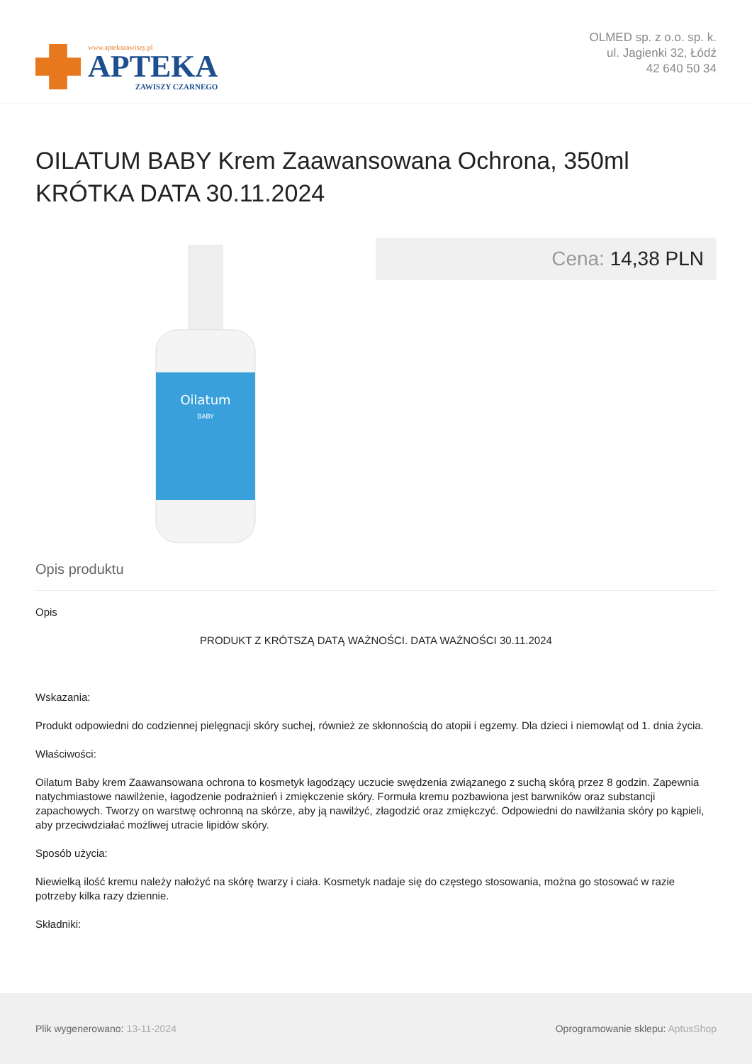www.aptekazawiszy.pl
APTEKA
ZAWISZY CZARNEGO
OLMED sp. z o.o. sp. k.
ul. Jagienki 32, Łódź
42 640 50 34
OILATUM BABY Krem Zaawansowana Ochrona, 350ml KRÓTKA DATA 30.11.2024
Oilatum
BABY
Cena: 14,38 PLN
Opis produktu
Opis
PRODUKT Z KRÓTSZĄ DATĄ WAŻNOŚCI. DATA WAŻNOŚCI 30.11.2024
Wskazania:
Produkt odpowiedni do codziennej pielęgnacji skóry suchej, również ze skłonnością do atopii i egzemy. Dla dzieci i niemowląt od 1. dnia życia.
Właściwości:
Oilatum Baby krem Zaawansowana ochrona to kosmetyk łagodzący uczucie swędzenia związanego z suchą skórą przez 8 godzin. Zapewnia natychmiastowe nawilżenie, łagodzenie podrażnień i zmiękczenie skóry. Formuła kremu pozbawiona jest barwników oraz substancji zapachowych. Tworzy on warstwę ochronną na skórze, aby ją nawilżyć, złagodzić oraz zmiękczyć. Odpowiedni do nawilżania skóry po kąpieli, aby przeciwdziałać możliwej utracie lipidów skóry.
Sposób użycia:
Niewielką ilość kremu należy nałożyć na skórę twarzy i ciała. Kosmetyk nadaje się do częstego stosowania, można go stosować w razie potrzeby kilka razy dziennie.
Składniki:
Plik wygenerowano: 13-11-2024
Oprogramowanie sklepu: AptusShop